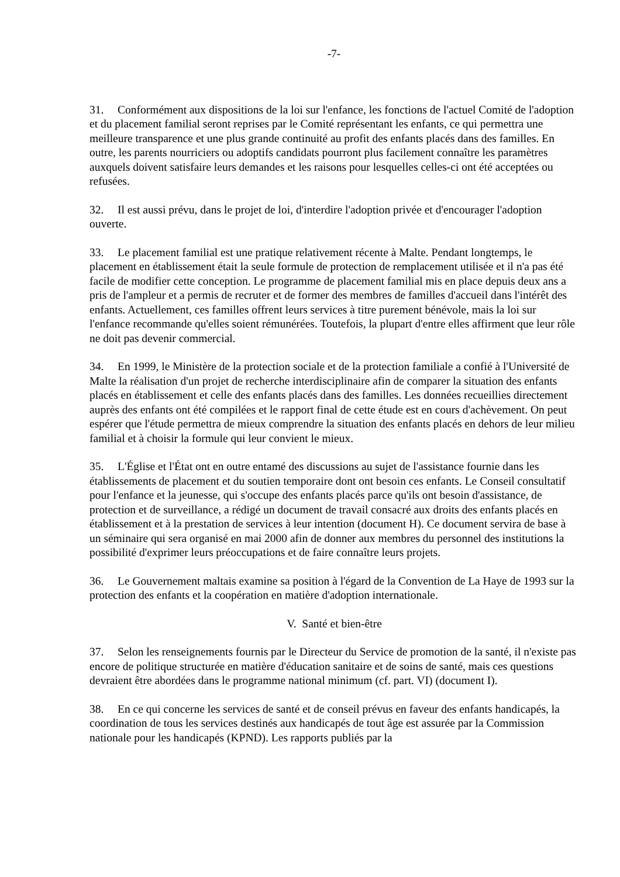-7-
31. Conformément aux dispositions de la loi sur l'enfance, les fonctions de l'actuel Comité de l'adoption et du placement familial seront reprises par le Comité représentant les enfants, ce qui permettra une meilleure transparence et une plus grande continuité au profit des enfants placés dans des familles. En outre, les parents nourriciers ou adoptifs candidats pourront plus facilement connaître les paramètres auxquels doivent satisfaire leurs demandes et les raisons pour lesquelles celles-ci ont été acceptées ou refusées.
32. Il est aussi prévu, dans le projet de loi, d'interdire l'adoption privée et d'encourager l'adoption ouverte.
33. Le placement familial est une pratique relativement récente à Malte. Pendant longtemps, le placement en établissement était la seule formule de protection de remplacement utilisée et il n'a pas été facile de modifier cette conception. Le programme de placement familial mis en place depuis deux ans a pris de l'ampleur et a permis de recruter et de former des membres de familles d'accueil dans l'intérêt des enfants. Actuellement, ces familles offrent leurs services à titre purement bénévole, mais la loi sur l'enfance recommande qu'elles soient rémunérées. Toutefois, la plupart d'entre elles affirment que leur rôle ne doit pas devenir commercial.
34. En 1999, le Ministère de la protection sociale et de la protection familiale a confié à l'Université de Malte la réalisation d'un projet de recherche interdisciplinaire afin de comparer la situation des enfants placés en établissement et celle des enfants placés dans des familles. Les données recueillies directement auprès des enfants ont été compilées et le rapport final de cette étude est en cours d'achèvement. On peut espérer que l'étude permettra de mieux comprendre la situation des enfants placés en dehors de leur milieu familial et à choisir la formule qui leur convient le mieux.
35. L'Église et l'État ont en outre entamé des discussions au sujet de l'assistance fournie dans les établissements de placement et du soutien temporaire dont ont besoin ces enfants. Le Conseil consultatif pour l'enfance et la jeunesse, qui s'occupe des enfants placés parce qu'ils ont besoin d'assistance, de protection et de surveillance, a rédigé un document de travail consacré aux droits des enfants placés en établissement et à la prestation de services à leur intention (document H). Ce document servira de base à un séminaire qui sera organisé en mai 2000 afin de donner aux membres du personnel des institutions la possibilité d'exprimer leurs préoccupations et de faire connaître leurs projets.
36. Le Gouvernement maltais examine sa position à l'égard de la Convention de La Haye de 1993 sur la protection des enfants et la coopération en matière d'adoption internationale.
V. Santé et bien-être
37. Selon les renseignements fournis par le Directeur du Service de promotion de la santé, il n'existe pas encore de politique structurée en matière d'éducation sanitaire et de soins de santé, mais ces questions devraient être abordées dans le programme national minimum (cf. part. VI) (document I).
38. En ce qui concerne les services de santé et de conseil prévus en faveur des enfants handicapés, la coordination de tous les services destinés aux handicapés de tout âge est assurée par la Commission nationale pour les handicapés (KPND). Les rapports publiés par la